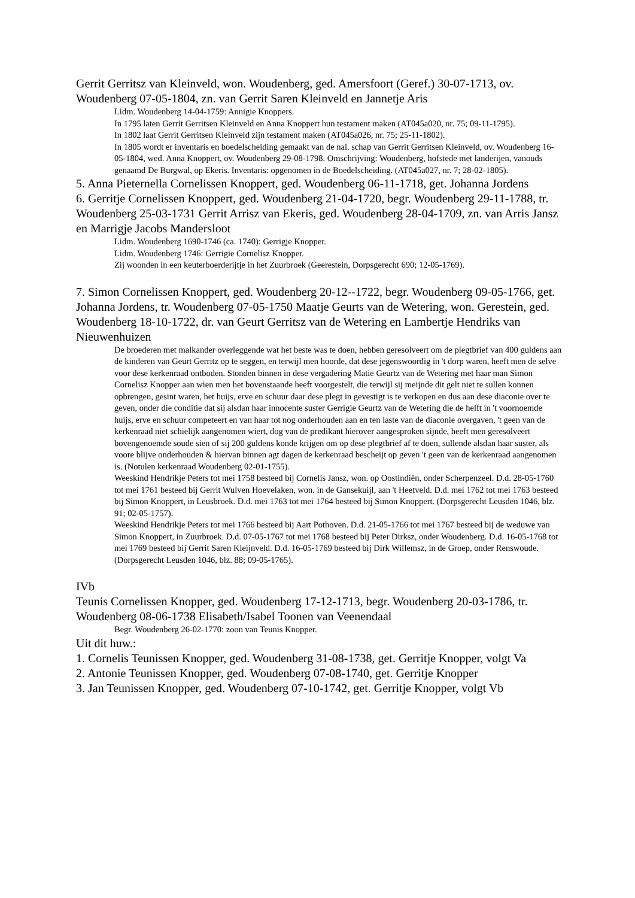Gerrit Gerritsz van Kleinveld, won. Woudenberg, ged. Amersfoort (Geref.) 30-07-1713, ov. Woudenberg 07-05-1804, zn. van Gerrit Saren Kleinveld en Jannetje Aris
Lidm. Woudenberg 14-04-1759: Annigie Knoppers.
In 1795 laten Gerrit Gerritsen Kleinveld en Anna Knoppert hun testament maken (AT045a020, nr. 75; 09-11-1795).
In 1802 laat Gerrit Gerritsen Kleinveld zijn testament maken (AT045a026, nr. 75; 25-11-1802).
In 1805 wordt er inventaris en boedelscheiding gemaakt van de nal. schap van Gerrit Gerritsen Kleinveld, ov. Woudenberg 16-05-1804, wed. Anna Knoppert, ov. Woudenberg 29-08-1798. Omschrijving: Woudenberg, hofstede met landerijen, vanouds genaamd De Burgwal, op Ekeris. Inventaris: opgenomen in de Boedelscheiding. (AT045a027, nr. 7; 28-02-1805).
5. Anna Pieternella Cornelissen Knoppert, ged. Woudenberg 06-11-1718, get. Johanna Jordens
6. Gerritje Cornelissen Knoppert, ged. Woudenberg 21-04-1720, begr. Woudenberg 29-11-1788, tr. Woudenberg 25-03-1731 Gerrit Arrisz van Ekeris, ged. Woudenberg 28-04-1709, zn. van Arris Jansz en Marrigje Jacobs Mandersloot
Lidm. Woudenberg 1690-1746 (ca. 1740): Gerrigje Knopper.
Lidm. Woudenberg 1746: Gerrigie Cornelisz Knopper.
Zij woonden in een keuterboerderijtje in het Zuurbroek (Geerestein, Dorpsgerecht 690; 12-05-1769).
7. Simon Cornelissen Knoppert, ged. Woudenberg 20-12--1722, begr. Woudenberg 09-05-1766, get. Johanna Jordens, tr. Woudenberg 07-05-1750 Maatje Geurts van de Wetering, won. Gerestein, ged. Woudenberg 18-10-1722, dr. van Geurt Gerritsz van de Wetering en Lambertje Hendriks van Nieuwenhuizen
De broederen met malkander overleggende wat het beste was te doen, hebben geresolveert om de plegtbrief van 400 guldens aan de kinderen van Geurt Gerritz op te seggen, en terwijl men hoorde, dat dese jegenswoordig in 't dorp waren, heeft men de selve voor dese kerkenraad ontboden. Stonden binnen in dese vergadering Matie Geurtz van de Wetering met haar man Simon Cornelisz Knopper aan wien men het bovenstaande heeft voorgestelt, die terwijl sij meijnde dit gelt niet te sullen konnen opbrengen, gesint waren, het huijs, erve en schuur daar dese plegt in gevestigt is te verkopen en dus aan dese diaconie over te geven, onder die conditie dat sij alsdan haar innocente suster Gerrigie Geurtz van de Wetering die de helft in 't voornoemde huijs, erve en schuur competeert en van haar tot nog onderhouden aan en ten laste van de diaconie overgaven, 't geen van de kerkenraad niet schielijk aangenomen wiert, dog van de predikant hierover aangesproken sijnde, heeft men geresolveert bovengenoemde soude sien of sij 200 guldens konde krijgen om op dese plegtbrief af te doen, sullende alsdan haar suster, als voore blijve onderhouden & hiervan binnen agt dagen de kerkenraad bescheijt op geven 't geen van de kerkenraad aangenomen is. (Notulen kerkenraad Woudenberg 02-01-1755).
Weeskind Hendrikje Peters tot mei 1758 besteed bij Cornelis Jansz, won. op Oostindiën, onder Scherpenzeel. D.d. 28-05-1760 tot mei 1761 besteed bij Gerrit Wulven Hoevelaken, won. in de Gansekuijl, aan 't Heetveld. D.d. mei 1762 tot mei 1763 besteed bij Simon Knoppert, in Leusbroek. D.d. mei 1763 tot mei 1764 besteed bij Simon Knoppert. (Dorpsgerecht Leusden 1046, blz. 91; 02-05-1757).
Weeskind Hendrikje Peters tot mei 1766 besteed bij Aart Pothoven. D.d. 21-05-1766 tot mei 1767 besteed bij de weduwe van Simon Knoppert, in Zuurbroek. D.d. 07-05-1767 tot mei 1768 besteed bij Peter Dirksz, onder Woudenberg. D.d. 16-05-1768 tot mei 1769 besteed bij Gerrit Saren Kleijnveld. D.d. 16-05-1769 besteed bij Dirk Willemsz, in de Groep, onder Renswoude. (Dorpsgerecht Leusden 1046, blz. 88; 09-05-1765).
IVb
Teunis Cornelissen Knopper, ged. Woudenberg 17-12-1713, begr. Woudenberg 20-03-1786, tr. Woudenberg 08-06-1738 Elisabeth/Isabel Toonen van Veenendaal
Begr. Woudenberg 26-02-1770: zoon van Teunis Knopper.
Uit dit huw.:
1. Cornelis Teunissen Knopper, ged. Woudenberg 31-08-1738, get. Gerritje Knopper, volgt Va
2. Antonie Teunissen Knopper, ged. Woudenberg 07-08-1740, get. Gerritje Knopper
3. Jan Teunissen Knopper, ged. Woudenberg 07-10-1742, get. Gerritje Knopper, volgt Vb